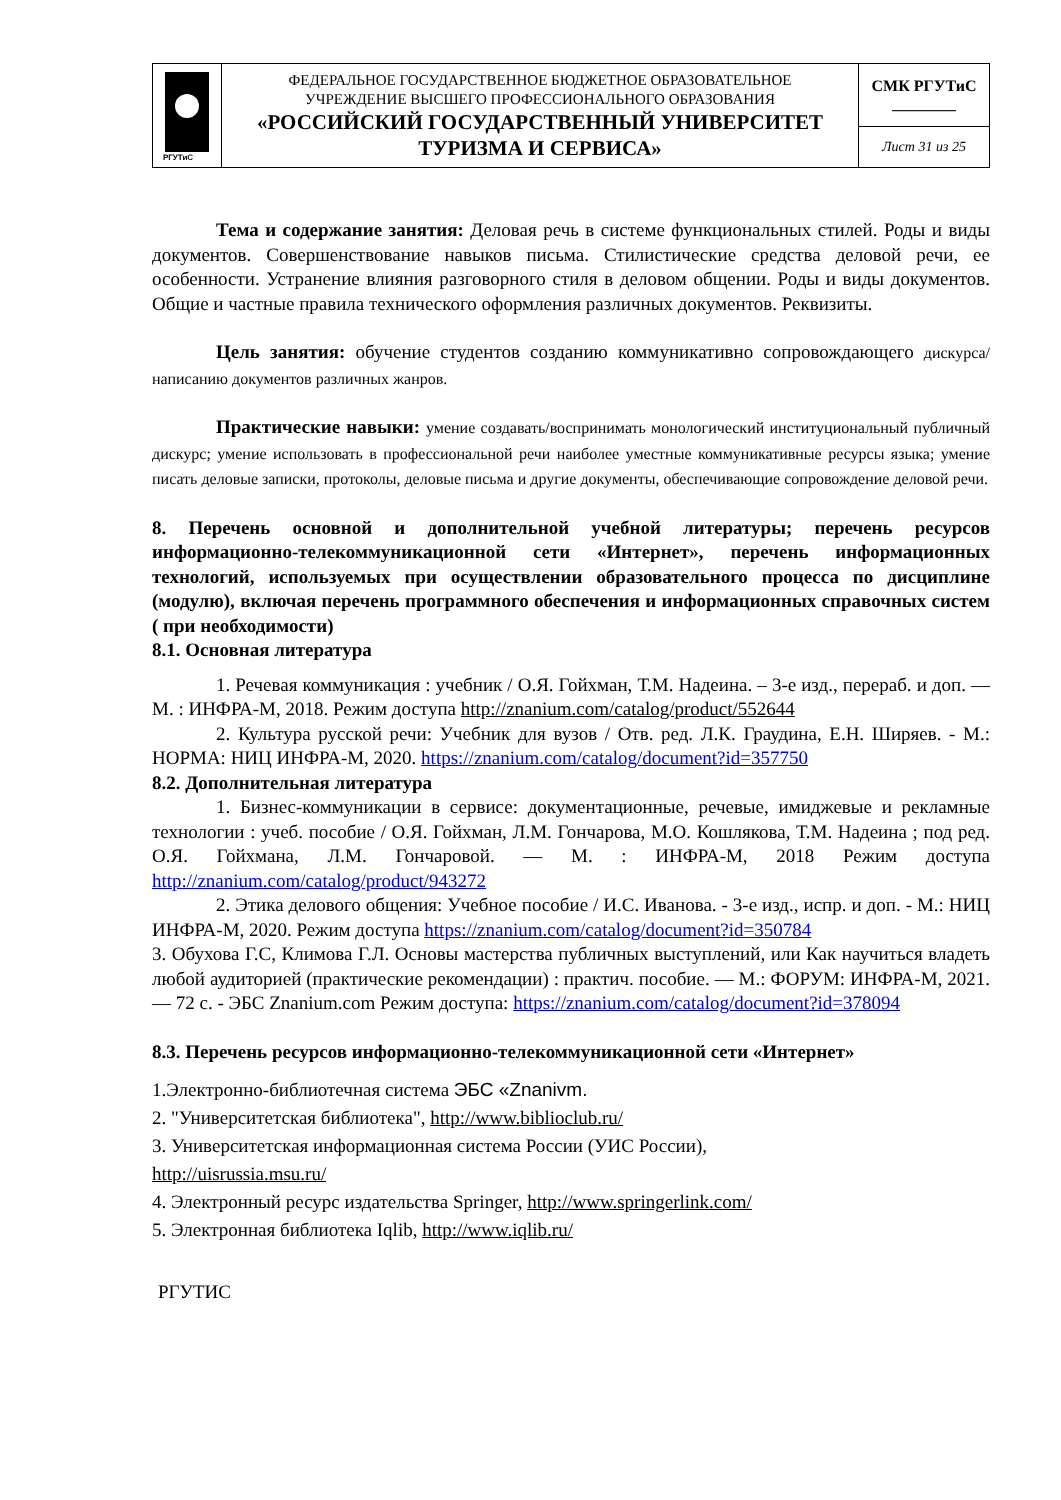| РГУТиС | ФЕДЕРАЛЬНОЕ ГОСУДАРСТВЕННОЕ БЮДЖЕТНОЕ ОБРАЗОВАТЕЛЬНОЕ УЧРЕЖДЕНИЕ ВЫСШЕГО ПРОФЕССИОНАЛЬНОГО ОБРАЗОВАНИЯ «РОССИЙСКИЙ ГОСУДАРСТВЕННЫЙ УНИВЕРСИТЕТ ТУРИЗМА И СЕРВИСА» | СМК РГУТиС ________ |
| | | Лист 31 из 25 |
Тема и содержание занятия: Деловая речь в системе функциональных стилей. Роды и виды документов. Совершенствование навыков письма. Стилистические средства деловой речи, ее особенности. Устранение влияния разговорного стиля в деловом общении. Роды и виды документов. Общие и частные правила технического оформления различных документов. Реквизиты.
Цель занятия: обучение студентов созданию коммуникативно сопровождающего дискурса/ написанию документов различных жанров.
Практические навыки: умение создавать/воспринимать монологический институциональный публичный дискурс; умение использовать в профессиональной речи наиболее уместные коммуникативные ресурсы языка; умение писать деловые записки, протоколы, деловые письма и другие документы, обеспечивающие сопровождение деловой речи.
8. Перечень основной и дополнительной учебной литературы; перечень ресурсов информационно-телекоммуникационной сети «Интернет», перечень информационных технологий, используемых при осуществлении образовательного процесса по дисциплине (модулю), включая перечень программного обеспечения и информационных справочных систем ( при необходимости)
8.1. Основная литература
1. Речевая коммуникация : учебник / О.Я. Гойхман, Т.М. Надеина. – 3-е изд., перераб. и доп. — М. : ИНФРА-М, 2018. Режим доступа http://znanium.com/catalog/product/552644
2. Культура русской речи: Учебник для вузов / Отв. ред. Л.К. Граудина, Е.Н. Ширяев. - М.: НОРМА: НИЦ ИНФРА-М, 2020. https://znanium.com/catalog/document?id=357750
8.2. Дополнительная литература
1. Бизнес-коммуникации в сервисе: документационные, речевые, имиджевые и рекламные технологии : учеб. пособие / О.Я. Гойхман, Л.М. Гончарова, М.О. Кошлякова, Т.М. Надеина ; под ред. О.Я. Гойхмана, Л.М. Гончаровой. — М. : ИНФРА-М, 2018 Режим доступа http://znanium.com/catalog/product/943272
2. Этика делового общения: Учебное пособие / И.С. Иванова. - 3-е изд., испр. и доп. - М.: НИЦ ИНФРА-М, 2020. Режим доступа https://znanium.com/catalog/document?id=350784
3. Обухова Г.С, Климова Г.Л. Основы мастерства публичных выступлений, или Как научиться владеть любой аудиторией (практические рекомендации) : практич. пособие. — М.: ФОРУМ: ИНФРА-М, 2021. — 72 с. - ЭБС Znanium.com Режим доступа: https://znanium.com/catalog/document?id=378094
8.3. Перечень ресурсов информационно-телекоммуникационной сети «Интернет»
1.Электронно-библиотечная система ЭБС «Znanivm.
2. "Университетская библиотека", http://www.biblioclub.ru/
3. Университетская информационная система России (УИС России),
http://uisrussia.msu.ru/
4. Электронный ресурс издательства Springer, http://www.springerlink.com/
5. Электронная библиотека Iqlib, http://www.iqlib.ru/
РГУТИС